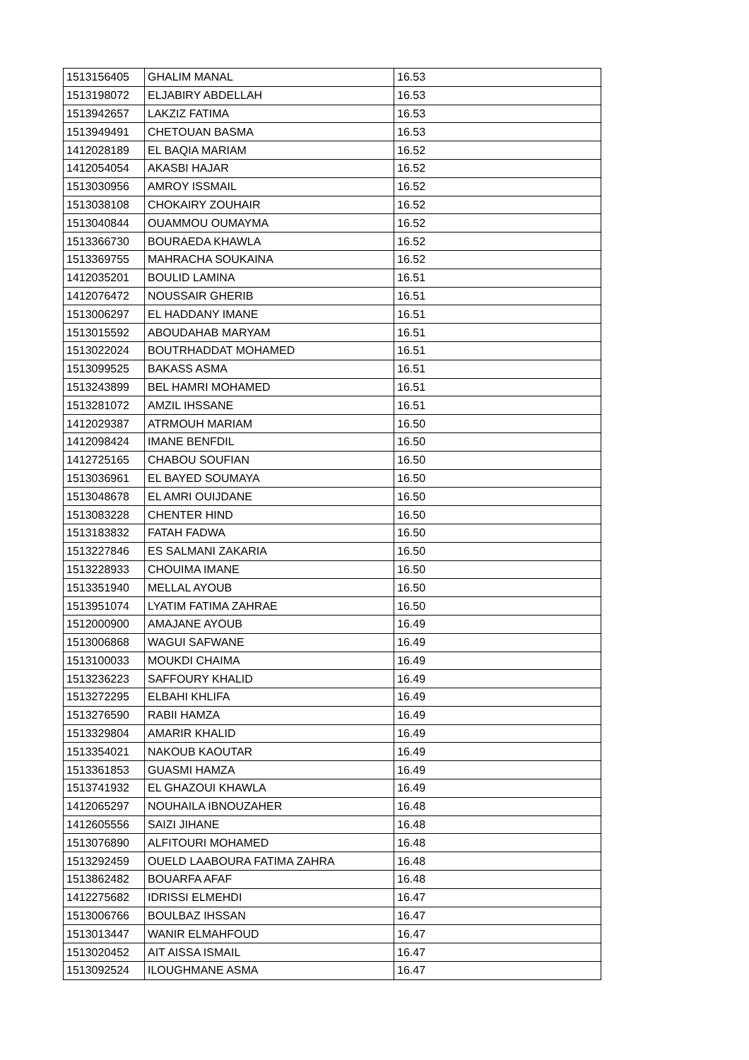| 1513156405 | GHALIM MANAL | 16.53 |
| 1513198072 | ELJABIRY ABDELLAH | 16.53 |
| 1513942657 | LAKZIZ FATIMA | 16.53 |
| 1513949491 | CHETOUAN BASMA | 16.53 |
| 1412028189 | EL BAQIA MARIAM | 16.52 |
| 1412054054 | AKASBI HAJAR | 16.52 |
| 1513030956 | AMROY ISSMAIL | 16.52 |
| 1513038108 | CHOKAIRY ZOUHAIR | 16.52 |
| 1513040844 | OUAMMOU OUMAYMA | 16.52 |
| 1513366730 | BOURAEDA KHAWLA | 16.52 |
| 1513369755 | MAHRACHA SOUKAINA | 16.52 |
| 1412035201 | BOULID LAMINA | 16.51 |
| 1412076472 | NOUSSAIR GHERIB | 16.51 |
| 1513006297 | EL HADDANY IMANE | 16.51 |
| 1513015592 | ABOUDAHAB MARYAM | 16.51 |
| 1513022024 | BOUTRHADDAT MOHAMED | 16.51 |
| 1513099525 | BAKASS ASMA | 16.51 |
| 1513243899 | BEL HAMRI MOHAMED | 16.51 |
| 1513281072 | AMZIL IHSSANE | 16.51 |
| 1412029387 | ATRMOUH MARIAM | 16.50 |
| 1412098424 | IMANE BENFDIL | 16.50 |
| 1412725165 | CHABOU SOUFIAN | 16.50 |
| 1513036961 | EL BAYED SOUMAYA | 16.50 |
| 1513048678 | EL AMRI OUIJDANE | 16.50 |
| 1513083228 | CHENTER HIND | 16.50 |
| 1513183832 | FATAH FADWA | 16.50 |
| 1513227846 | ES SALMANI ZAKARIA | 16.50 |
| 1513228933 | CHOUIMA IMANE | 16.50 |
| 1513351940 | MELLAL AYOUB | 16.50 |
| 1513951074 | LYATIM FATIMA ZAHRAE | 16.50 |
| 1512000900 | AMAJANE AYOUB | 16.49 |
| 1513006868 | WAGUI SAFWANE | 16.49 |
| 1513100033 | MOUKDI CHAIMA | 16.49 |
| 1513236223 | SAFFOURY KHALID | 16.49 |
| 1513272295 | ELBAHI KHLIFA | 16.49 |
| 1513276590 | RABII HAMZA | 16.49 |
| 1513329804 | AMARIR KHALID | 16.49 |
| 1513354021 | NAKOUB KAOUTAR | 16.49 |
| 1513361853 | GUASMI HAMZA | 16.49 |
| 1513741932 | EL GHAZOUI KHAWLA | 16.49 |
| 1412065297 | NOUHAILA IBNOUZAHER | 16.48 |
| 1412605556 | SAIZI JIHANE | 16.48 |
| 1513076890 | ALFITOURI MOHAMED | 16.48 |
| 1513292459 | OUELD LAABOURA FATIMA ZAHRA | 16.48 |
| 1513862482 | BOUARFA AFAF | 16.48 |
| 1412275682 | IDRISSI ELMEHDI | 16.47 |
| 1513006766 | BOULBAZ IHSSAN | 16.47 |
| 1513013447 | WANIR ELMAHFOUD | 16.47 |
| 1513020452 | AIT AISSA ISMAIL | 16.47 |
| 1513092524 | ILOUGHMANE ASMA | 16.47 |